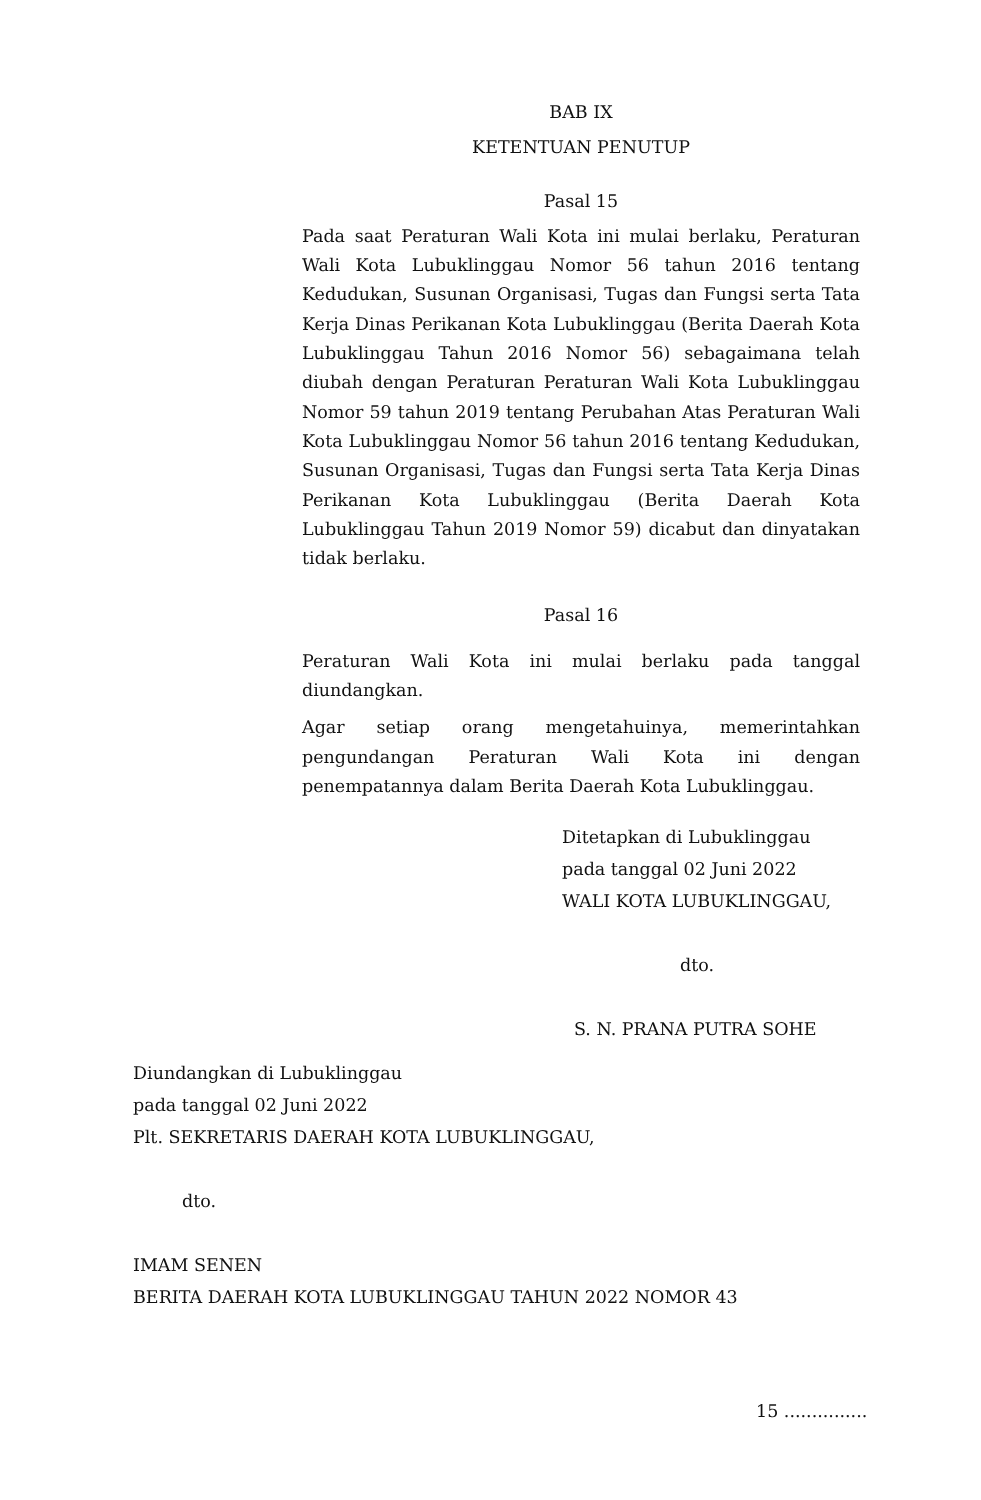BAB IX
KETENTUAN PENUTUP
Pasal 15
Pada saat Peraturan Wali Kota ini mulai berlaku, Peraturan Wali Kota Lubuklinggau Nomor 56 tahun 2016 tentang Kedudukan, Susunan Organisasi, Tugas dan Fungsi serta Tata Kerja Dinas Perikanan Kota Lubuklinggau (Berita Daerah Kota Lubuklinggau Tahun 2016 Nomor 56) sebagaimana telah diubah dengan Peraturan Peraturan Wali Kota Lubuklinggau Nomor 59 tahun 2019 tentang Perubahan Atas Peraturan Wali Kota Lubuklinggau Nomor 56 tahun 2016 tentang Kedudukan, Susunan Organisasi, Tugas dan Fungsi serta Tata Kerja Dinas Perikanan Kota Lubuklinggau (Berita Daerah Kota Lubuklinggau Tahun 2019 Nomor 59) dicabut dan dinyatakan tidak berlaku.
Pasal 16
Peraturan Wali Kota ini mulai berlaku pada tanggal diundangkan.
Agar setiap orang mengetahuinya, memerintahkan pengundangan Peraturan Wali Kota ini dengan penempatannya dalam Berita Daerah Kota Lubuklinggau.
Ditetapkan di Lubuklinggau
pada tanggal 02 Juni 2022
WALI KOTA LUBUKLINGGAU,
dto.
S. N. PRANA PUTRA SOHE
Diundangkan di Lubuklinggau
pada tanggal 02 Juni 2022
Plt. SEKRETARIS DAERAH KOTA LUBUKLINGGAU,
dto.
IMAM SENEN
BERITA DAERAH KOTA LUBUKLINGGAU TAHUN 2022 NOMOR 43
15 ...............